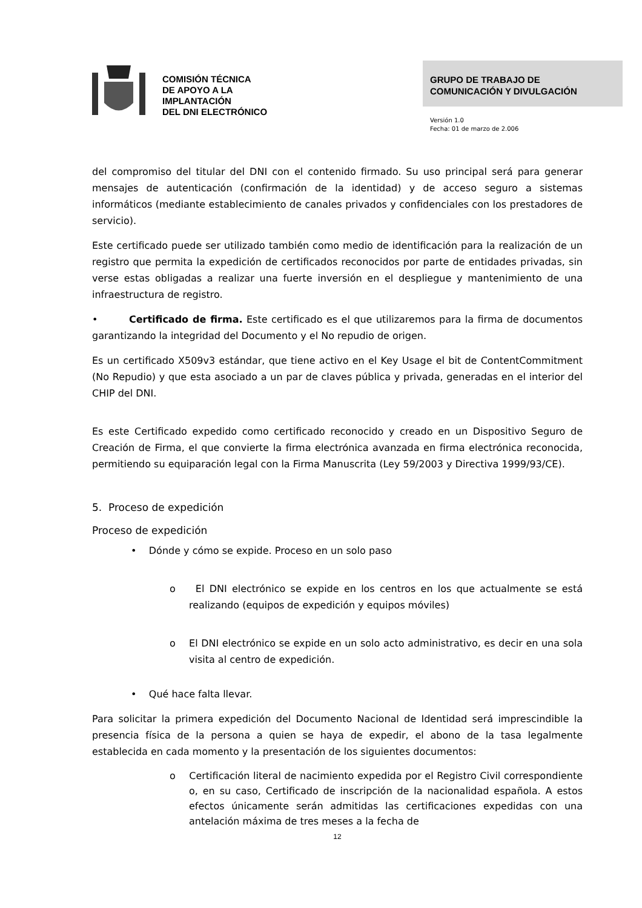COMISIÓN TÉCNICA
DE APOYO A LA
IMPLANTACIÓN
DEL DNI ELECTRÓNICO
GRUPO DE TRABAJO DE
COMUNICACIÓN Y DIVULGACIÓN
Versión 1.0
Fecha: 01 de marzo de 2.006
del compromiso del titular del DNI con el contenido firmado. Su uso principal será para generar mensajes de autenticación (confirmación de la identidad) y de acceso seguro a sistemas informáticos (mediante establecimiento de canales privados y confidenciales con los prestadores de servicio).
Este certificado puede ser utilizado también como medio de identificación para la realización de un registro que permita la expedición de certificados reconocidos por parte de entidades privadas, sin verse estas obligadas a realizar una fuerte inversión en el despliegue y mantenimiento de una infraestructura de registro.
• Certificado de firma. Este certificado es el que utilizaremos para la firma de documentos garantizando la integridad del Documento y el No repudio de origen.
Es un certificado X509v3 estándar, que tiene activo en el Key Usage el bit de ContentCommitment (No Repudio) y que esta asociado a un par de claves pública y privada, generadas en el interior del CHIP del DNI.
Es este Certificado expedido como certificado reconocido y creado en un Dispositivo Seguro de Creación de Firma, el que convierte la firma electrónica avanzada en firma electrónica reconocida, permitiendo su equiparación legal con la Firma Manuscrita (Ley 59/2003 y Directiva 1999/93/CE).
5. Proceso de expedición
Proceso de expedición
• Dónde y cómo se expide. Proceso en un solo paso
o El DNI electrónico se expide en los centros en los que actualmente se está realizando (equipos de expedición y equipos móviles)
o El DNI electrónico se expide en un solo acto administrativo, es decir en una sola visita al centro de expedición.
• Qué hace falta llevar.
Para solicitar la primera expedición del Documento Nacional de Identidad será imprescindible la presencia física de la persona a quien se haya de expedir, el abono de la tasa legalmente establecida en cada momento y la presentación de los siguientes documentos:
o Certificación literal de nacimiento expedida por el Registro Civil correspondiente o, en su caso, Certificado de inscripción de la nacionalidad española. A estos efectos únicamente serán admitidas las certificaciones expedidas con una antelación máxima de tres meses a la fecha de
12